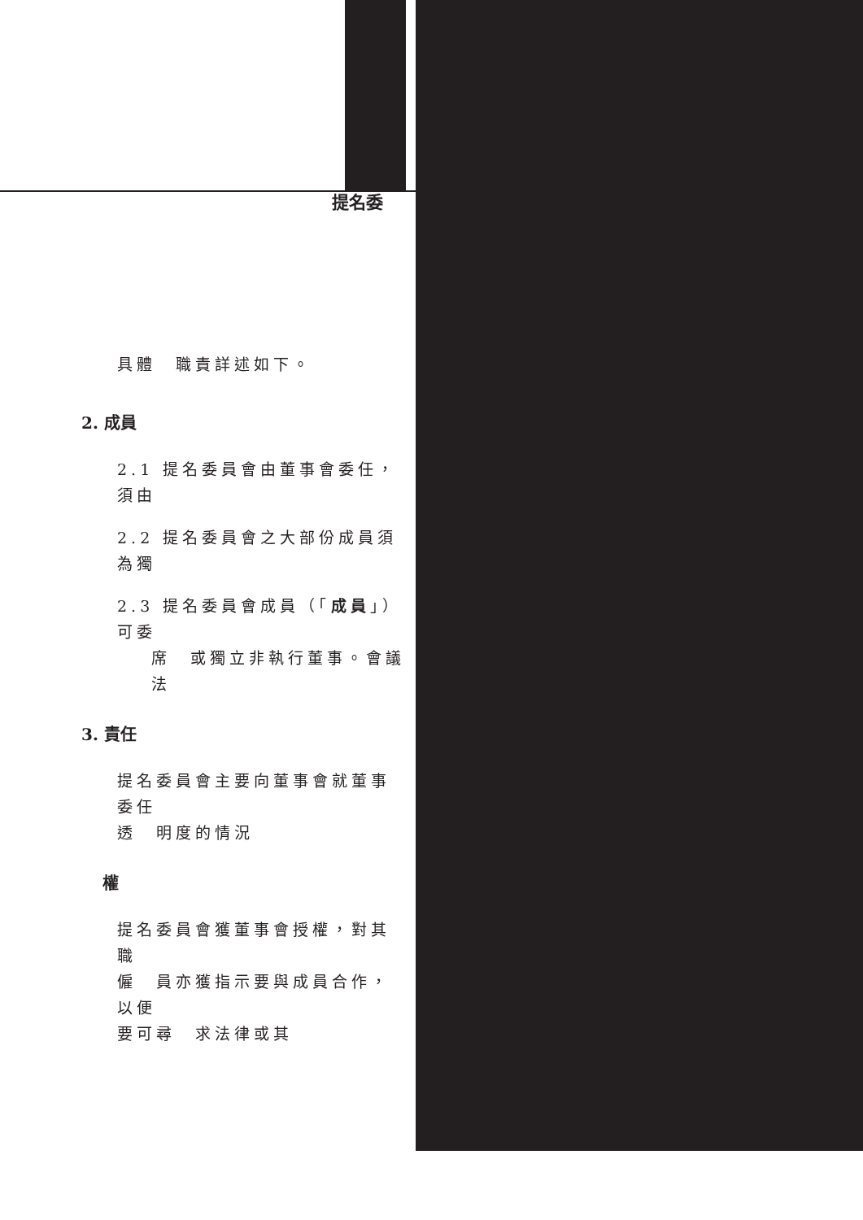提名委
具體　職責詳述如下。
2. 成員
2.1 提名委員會由董事會委任，須由
2.2 提名委員會之大部份成員須為獨
2.3 提名委員會成員（「成員」）可委
席　或獨立非執行董事。會議法
3. 責任
提名委員會主要向董事會就董事委任
透　明度的情況
權
提名委員會獲董事會授權，對其職
僱　員亦獲指示要與成員合作，以便
要可尋　求法律或其